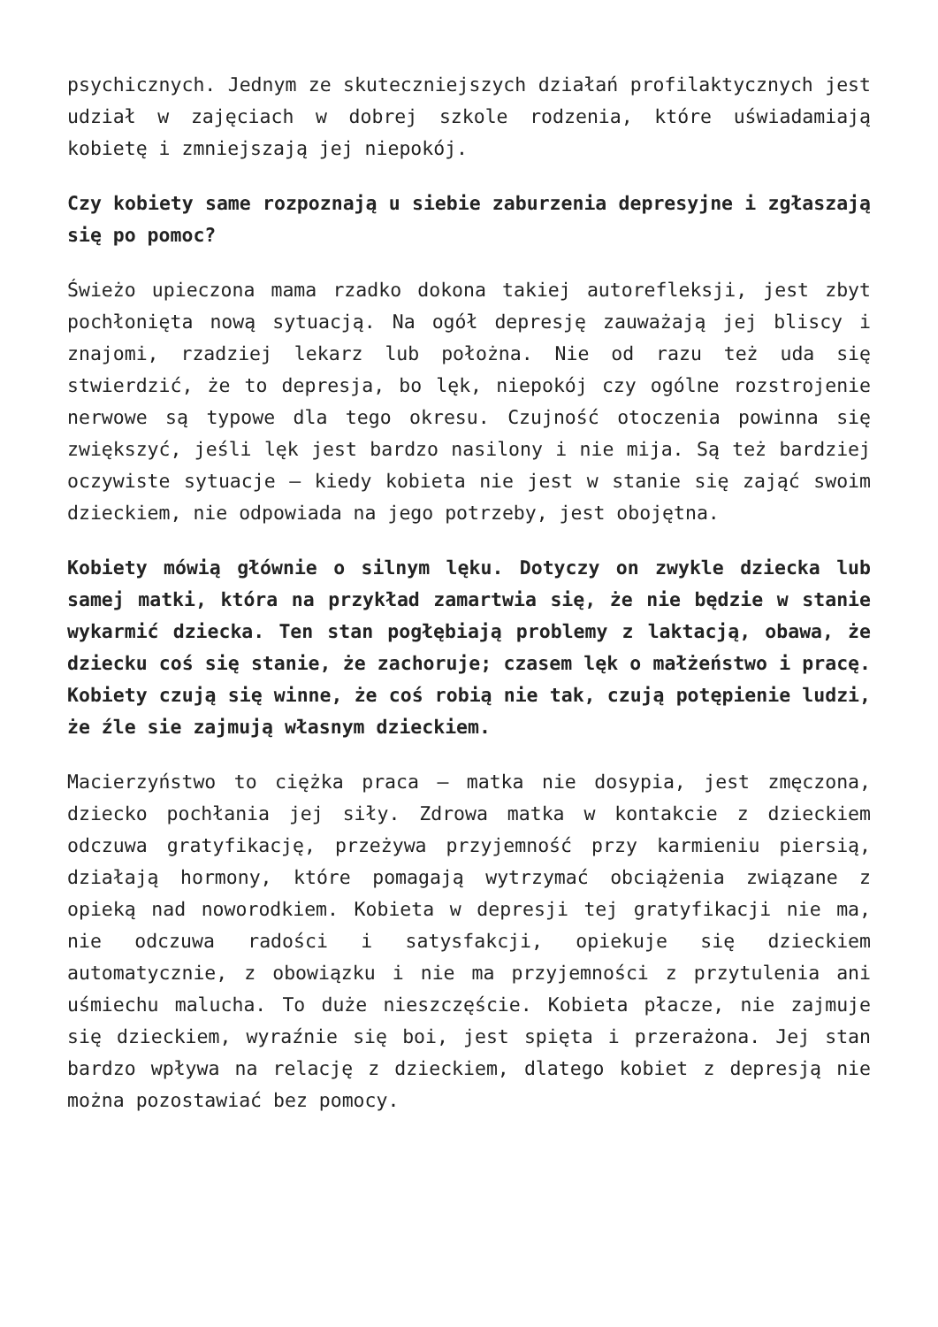psychicznych. Jednym ze skuteczniejszych działań profilaktycznych jest udział w zajęciach w dobrej szkole rodzenia, które uświadamiają kobietę i zmniejszają jej niepokój.
Czy kobiety same rozpoznają u siebie zaburzenia depresyjne i zgłaszają się po pomoc?
Świeżo upieczona mama rzadko dokona takiej autorefleksji, jest zbyt pochłonięta nową sytuacją. Na ogół depresję zauważają jej bliscy i znajomi, rzadziej lekarz lub położna. Nie od razu też uda się stwierdzić, że to depresja, bo lęk, niepokój czy ogólne rozstrojenie nerwowe są typowe dla tego okresu. Czujność otoczenia powinna się zwiększyć, jeśli lęk jest bardzo nasilony i nie mija. Są też bardziej oczywiste sytuacje – kiedy kobieta nie jest w stanie się zająć swoim dzieckiem, nie odpowiada na jego potrzeby, jest obojętna.
Kobiety mówią głównie o silnym lęku. Dotyczy on zwykle dziecka lub samej matki, która na przykład zamartwia się, że nie będzie w stanie wykarmić dziecka. Ten stan pogłębiają problemy z laktacją, obawa, że dziecku coś się stanie, że zachoruje; czasem lęk o małżeństwo i pracę. Kobiety czują się winne, że coś robią nie tak, czują potępienie ludzi, że źle sie zajmują własnym dzieckiem.
Macierzyństwo to ciężka praca – matka nie dosypia, jest zmęczona, dziecko pochłania jej siły. Zdrowa matka w kontakcie z dzieckiem odczuwa gratyfikację, przeżywa przyjemność przy karmieniu piersią, działają hormony, które pomagają wytrzymać obciążenia związane z opieką nad noworodkiem. Kobieta w depresji tej gratyfikacji nie ma, nie odczuwa radości i satysfakcji, opiekuje się dzieckiem automatycznie, z obowiązku i nie ma przyjemności z przytulenia ani uśmiechu malucha. To duże nieszczęście. Kobieta płacze, nie zajmuje się dzieckiem, wyraźnie się boi, jest spięta i przerażona. Jej stan bardzo wpływa na relację z dzieckiem, dlatego kobiet z depresją nie można pozostawiać bez pomocy.